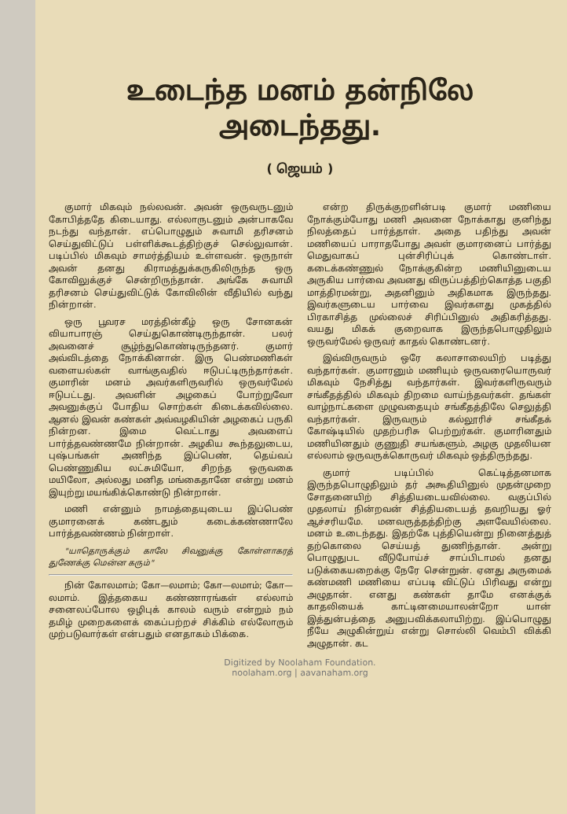உடைந்த மனம் தன்நிலே அடைந்தது.
( ஜெயம் )
குமார் மிகவும் நல்லவன். அவன் ஒருவருடனும் கோபித்ததே கிடையாது. எல்லாருடனும் அன்பாகவே நடந்து வந்தான். எப்பொழுதும் சுவாமி தரிசனம் செய்துவிட்டுப் பள்ளிக்கூடத்திற்குச் செல்லுவான். படிப்பில் மிகவும் சாமர்த்தியம் உள்ளவன். ஒருநாள் அவன் தனது கிராமத்துக்கருகிலிருந்த ஒரு கோவிலுக்குச் சென்றிருந்தான். அங்கே சுவாமி தரிசனம் செய்துவிட்டுக் கோவிலின் வீதியில் வந்து நின்றான்.
ஒரு பூவரச மரத்தின்கீழ் ஒரு சோனகன் வியாபாரஞ் செய்துகொண்டிருந்தான். பலர் அவனைச் சூழ்ந்துகொண்டிருந்தனர். குமார் அவ்விடத்தை நோக்கினான். இரு பெண்மணிகள் வளையல்கள் வாங்குவதில் ஈடுபட்டிருந்தார்கள். குமாரின் மனம் அவர்களிருவரில் ஒருவர்மேல் ஈடுபட்டது. அவளின் அழகைப் போற்றுவோ அவனுக்குப் போதிய சொற்கள் கிடைக்கவில்லை. ஆனல் இவன் கண்கள் அவ்வழகியின் அழகைப் பருகி நின்றன. இமை வெட்டாது அவளைப் பார்த்தவண்ணமே நின்றான். அழகிய கூந்தலுடைய, புஷ்பங்கள் அணிந்த இப்பெண், தெய்வப் பெண்ணுகிய லட்சுமியோ, சிறந்த ஒருவகை மயிலோ, அல்லது மனித மங்கைதானே என்று மனம் இயுற்று மயங்கிக்கொண்டு நின்றான்.
மணி என்னும் நாமத்தையுடைய இப்பெண் குமாரனைக் கண்டதும் கடைக்கண்ணாலே பார்த்தவண்ணம் நின்றாள்.
"யாதொருக்கும் காலே சிவனுக்கு கோள்ளாகரத் துணேக்கு மென்ன கரும்"
நின் கோலமாம்; கோ—லமாம்; கோ—லமாம்; கோ—லமாம். இத்தகைய கண்ணாரங்கள் எல்லாம் சனைலப்போல ஒழிபுக் காலம் வரும் என்றும் நம் தமிழ் முறைகளைக் கைப்பற்றச் சிக்கிம் எல்லோரும் முற்படுவார்கள் என்பதும் எனதாகம் பிக்கை.
என்ற திருக்குறளின்படி குமார் மணியை நோக்கும்போது மணி அவனை நோக்காது குனிந்து நிலத்தைப் பார்த்தாள். அதை பதிந்து அவன் மணியைப் பாராதபோது அவள் குமாரனைப் பார்த்து மெதுவாகப் புன்சிரிப்புக் கொண்டாள். கடைக்கண்ணுல் நோக்குகின்ற மணியினுடைய அருகிய பார்வை அவனது விருப்பத்திற்கொத்த பகுதி மாத்திரமன்று, அதனினும் அதிகமாக இருந்தது. இவர்களுடைய பார்வை இவர்களது முகத்தில் பிரகாசித்த முல்லைச் சிரிப்பினுல் அதிகரித்தது. வயது மிகக் குறைவாக இருந்தபொழுதிலும் ஒருவர்மேல் ஒருவர் காதல் கொண்டனர்.
இவ்விருவரும் ஒரே கலாசாலையிற் படித்து வந்தார்கள். குமாரனும் மணியும் ஒருவரையொருவர் மிகவும் நேசித்து வந்தார்கள். இவர்களிருவரும் சங்கீதத்தில் மிகவும் திறமை வாய்ந்தவர்கள். தங்கள் வாழ்நாட்களை முழுவதையும் சங்கீதத்திலே செலுத்தி வந்தார்கள். இருவரும் கல்லூரிச் சங்கீதக் கோஷ்டியில் முதற்பரிசு பெற்றுர்கள். குமாரினதும் மணியினதும் குணுதி சயங்களும், அழகு முதலியன எல்லாம் ஒருவருக்கொருவர் மிகவும் ஒத்திருந்தது.
குமார் படிப்பில் கெட்டித்தனமாக இருந்தபொழுதிலும் தர் அகூதியினுல் முதன்முறை சோதனையிற் சித்தியடையவில்லை. வகுப்பில் முதலாய் நின்றவன் சித்தியடையத் தவறியது ஓர் ஆச்சரியமே. மனவருத்தத்திற்கு அளவேயில்லை. மனம் உடைந்தது. இதற்கே புத்தியென்று நினைத்துத் தற்கொலை செய்யத் துணிந்தான். அன்று பொழுதுபட வீடுபோய்ச் சாப்பிடாமல் தனது படுக்கையறைக்கு நேரே சென்றுன். ஏனது அருமைக் கண்மணி மணியை எப்படி விட்டுப் பிரிவது என்று அழுதான். எனது கண்கள் தாமே எனக்குக் காதலியைக் காட்டினமையாலன்றோ யான் இத்துன்பத்தை அனுபவிக்கலாயிற்று. இப்பொழுது நீயே அழுகின்றுய் என்று சொல்லி வெம்பி விக்கி அழுதான். கட
Digitized by Noolaham Foundation.
noolaham.org | aavanaham.org